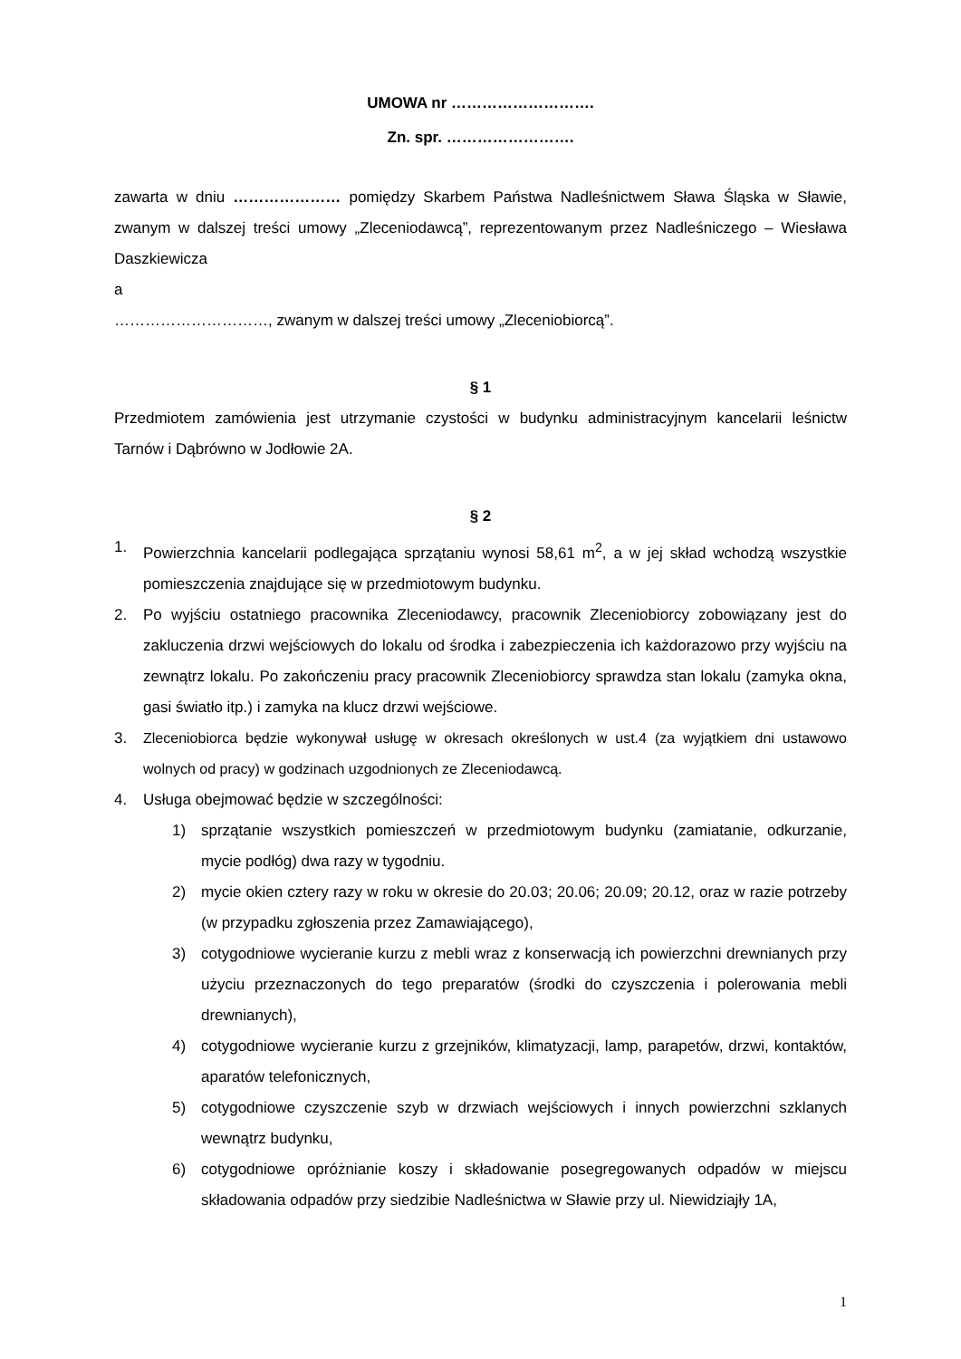UMOWA nr ……………………….
Zn. spr. …………………….
zawarta w dniu ………………… pomiędzy Skarbem Państwa Nadleśnictwem Sława Śląska w Sławie, zwanym w dalszej treści umowy „Zleceniodawcą”, reprezentowanym przez Nadleśniczego – Wiesława Daszkiewicza
a
…………………………, zwanym w dalszej treści umowy „Zleceniobiorcą”.
§ 1
Przedmiotem zamówienia jest utrzymanie czystości w budynku administracyjnym kancelarii leśnictw Tarnów i Dąbrówno w Jodłowie 2A.
§ 2
1. Powierzchnia kancelarii podlegająca sprzątaniu wynosi 58,61 m<sup>2</sup>, a w jej skład wchodzą wszystkie pomieszczenia znajdujące się w przedmiotowym budynku.
2. Po wyjściu ostatniego pracownika Zleceniodawcy, pracownik Zleceniobiorcy zobowiązany jest do zakluczenia drzwi wejściowych do lokalu od środka i zabezpieczenia ich każdorazowo przy wyjściu na zewnątrz lokalu. Po zakończeniu pracy pracownik Zleceniobiorcy sprawdza stan lokalu (zamyka okna, gasi światło itp.) i zamyka na klucz drzwi wejściowe.
3. Zleceniobiorca będzie wykonywał usługę w okresach określonych w ust.4 (za wyjątkiem dni ustawowo wolnych od pracy) w godzinach uzgodnionych ze Zleceniodawcą.
4. Usługa obejmować będzie w szczególności:
1) sprzątanie wszystkich pomieszczeń w przedmiotowym budynku (zamiatanie, odkurzanie, mycie podłóg) dwa razy w tygodniu.
2) mycie okien cztery razy w roku w okresie do 20.03; 20.06; 20.09; 20.12, oraz w razie potrzeby (w przypadku zgłoszenia przez Zamawiającego),
3) cotygodniowe wycieranie kurzu z mebli wraz z konserwacją ich powierzchni drewnianych przy użyciu przeznaczonych do tego preparatów (środki do czyszczenia i polerowania mebli drewnianych),
4) cotygodniowe wycieranie kurzu z grzejników, klimatyzacji, lamp, parapetów, drzwi, kontaktów, aparatów telefonicznych,
5) cotygodniowe czyszczenie szyb w drzwiach wejściowych i innych powierzchni szklanych wewnątrz budynku,
6) cotygodniowe opróżnianie koszy i składowanie posegregowanych odpadów w miejscu składowania odpadów przy siedzibie Nadleśnictwa w Sławie przy ul. Niewidziajły 1A,
1